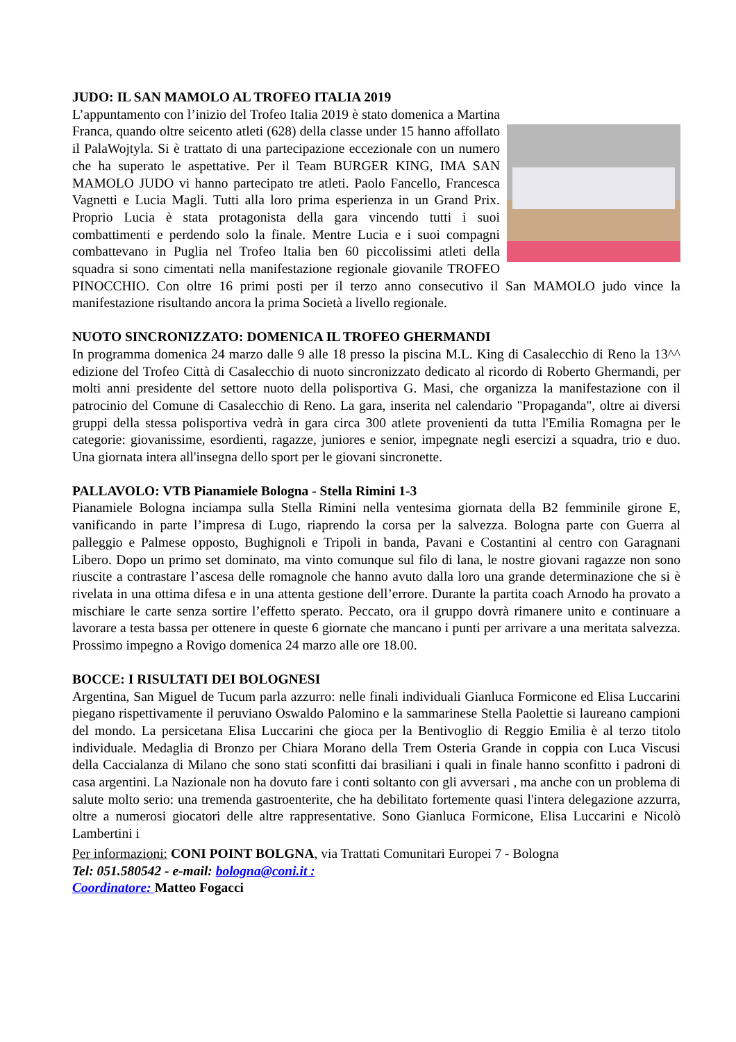JUDO: IL SAN MAMOLO AL TROFEO ITALIA 2019
L’appuntamento con l’inizio del Trofeo Italia 2019 è stato domenica a Martina Franca, quando oltre seicento atleti (628) della classe under 15 hanno affollato il PalaWojtyla. Si è trattato di una partecipazione eccezionale con un numero che ha superato le aspettative. Per il Team BURGER KING, IMA SAN MAMOLO JUDO vi hanno partecipato tre atleti. Paolo Fancello, Francesca Vagnetti e Lucia Magli. Tutti alla loro prima esperienza in un Grand Prix. Proprio Lucia è stata protagonista della gara vincendo tutti i suoi combattimenti e perdendo solo la finale. Mentre Lucia e i suoi compagni combattevano in Puglia nel Trofeo Italia ben 60 piccolissimi atleti della squadra si sono cimentati nella manifestazione regionale giovanile TROFEO PINOCCHIO. Con oltre 16 primi posti per il terzo anno consecutivo il San MAMOLO judo vince la manifestazione risultando ancora la prima Società a livello regionale.
NUOTO SINCRONIZZATO: DOMENICA IL TROFEO GHERMANDI
In programma domenica 24 marzo dalle 9 alle 18 presso la piscina M.L. King di Casalecchio di Reno la 13^^ edizione del Trofeo Città di Casalecchio di nuoto sincronizzato dedicato al ricordo di Roberto Ghermandi, per molti anni presidente del settore nuoto della polisportiva G. Masi, che organizza la manifestazione con il patrocinio del Comune di Casalecchio di Reno. La gara, inserita nel calendario "Propaganda", oltre ai diversi gruppi della stessa polisportiva vedrà in gara circa 300 atlete provenienti da tutta l'Emilia Romagna per le categorie: giovanissime, esordienti, ragazze, juniores e senior, impegnate negli esercizi a squadra, trio e duo. Una giornata intera all'insegna dello sport per le giovani sincronette.
PALLAVOLO: VTB Pianamiele Bologna - Stella Rimini 1-3
Pianamiele Bologna inciampa sulla Stella Rimini nella ventesima giornata della B2 femminile girone E, vanificando in parte l’impresa di Lugo, riaprendo la corsa per la salvezza. Bologna parte con Guerra al palleggio e Palmese opposto, Bughignoli e Tripoli in banda, Pavani e Costantini al centro con Garagnani Libero. Dopo un primo set dominato, ma vinto comunque sul filo di lana, le nostre giovani ragazze non sono riuscite a contrastare l’ascesa delle romagnole che hanno avuto dalla loro una grande determinazione che si è rivelata in una ottima difesa e in una attenta gestione dell’errore. Durante la partita coach Arnodo ha provato a mischiare le carte senza sortire l’effetto sperato. Peccato, ora il gruppo dovrà rimanere unito e continuare a lavorare a testa bassa per ottenere in queste 6 giornate che mancano i punti per arrivare a una meritata salvezza. Prossimo impegno a Rovigo domenica 24 marzo alle ore 18.00.
BOCCE: I RISULTATI DEI BOLOGNESI
Argentina, San Miguel de Tucum parla azzurro: nelle finali individuali Gianluca Formicone ed Elisa Luccarini piegano rispettivamente il peruviano Oswaldo Palomino e la sammarinese Stella Paolettie si laureano campioni del mondo. La persicetana Elisa Luccarini che gioca per la Bentivoglio di Reggio Emilia è al terzo titolo individuale. Medaglia di Bronzo per Chiara Morano della Trem Osteria Grande in coppia con Luca Viscusi della Caccialanza di Milano che sono stati sconfitti dai brasiliani i quali in finale hanno sconfitto i padroni di casa argentini. La Nazionale non ha dovuto fare i conti soltanto con gli avversari , ma anche con un problema di salute molto serio: una tremenda gastroenterite, che ha debilitato fortemente quasi l'intera delegazione azzurra, oltre a numerosi giocatori delle altre rappresentative. Sono Gianluca Formicone, Elisa Luccarini e Nicolò Lambertini i
Per informazioni: CONI POINT BOLGNA, via Trattati Comunitari Europei 7 - Bologna
Tel: 051.580542 - e-mail: bologna@coni.it :
Coordinatore: Matteo Fogacci